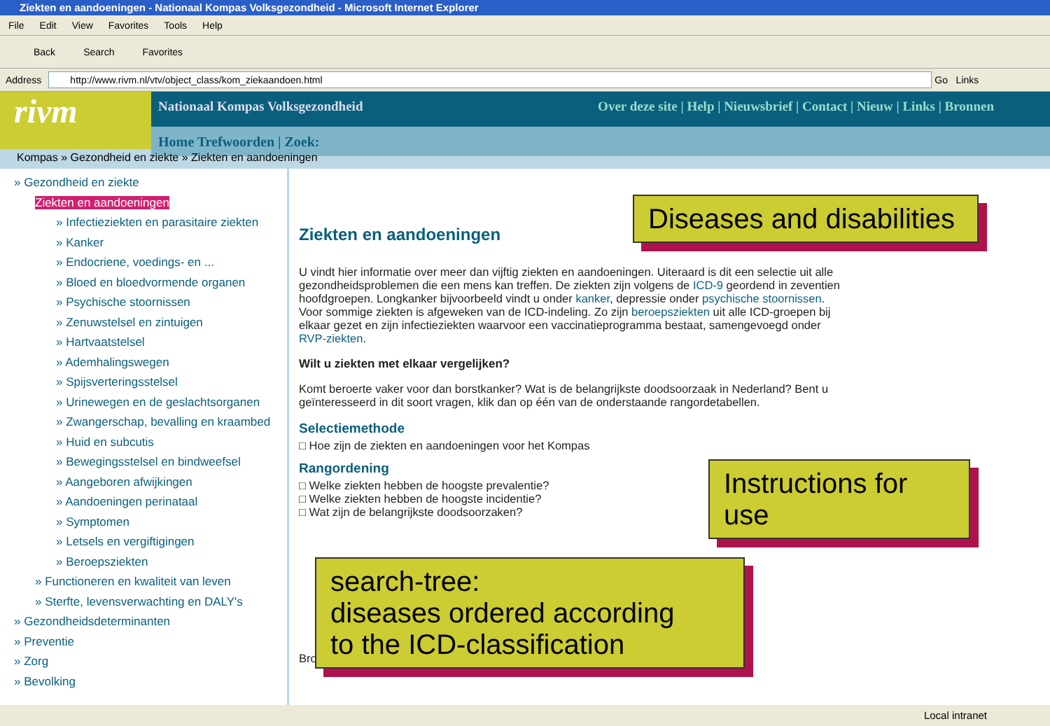Ziekten en aandoeningen - Nationaal Kompas Volksgezondheid - Microsoft Internet Explorer
File Edit View Favorites Tools Help
Back Search Favorites
Address http://www.rivm.nl/vtv/object_class/kom_ziekaandoen.html Go Links
rivm
Nationaal Kompas Volksgezondheid Over deze site | Help | Nieuwsbrief | Contact | Nieuw | Links | Bronnen
Home Trefwoorden | Zoek:
Kompas » Gezondheid en ziekte » Ziekten en aandoeningen
» Gezondheid en ziekte
Ziekten en aandoeningen
» Infectieziekten en parasitaire ziekten
» Kanker
» Endocriene, voedings- en ...
» Bloed en bloedvormende organen
» Psychische stoornissen
» Zenuwstelsel en zintuigen
» Hartvaatstelsel
» Ademhalingswegen
» Spijsverteringsstelsel
» Urinewegen en de geslachtsorganen
» Zwangerschap, bevalling en kraambed
» Huid en subcutis
» Bewegingsstelsel en bindweefsel
» Aangeboren afwijkingen
» Aandoeningen perinataal
» Symptomen
» Letsels en vergiftigingen
» Beroepsziekten
» Functioneren en kwaliteit van leven
» Sterfte, levensverwachting en DALY's
» Gezondheidsdeterminanten
» Preventie
» Zorg
» Bevolking
Ziekten en aandoeningen
U vindt hier informatie over meer dan vijftig ziekten en aandoeningen. Uiteraard is dit een selectie uit alle gezondheidsproblemen die een mens kan treffen. De ziekten zijn volgens de ICD-9 geordend in zeventien hoofdgroepen. Longkanker bijvoorbeeld vindt u onder kanker, depressie onder psychische stoornissen. Voor sommige ziekten is afgeweken van de ICD-indeling. Zo zijn beroepsziekten uit alle ICD-groepen bij elkaar gezet en zijn infectieziekten waarvoor een vaccinatieprogramma bestaat, samengevoegd onder RVP-ziekten.
Wilt u ziekten met elkaar vergelijken?
Komt beroerte vaker voor dan borstkanker? Wat is de belangrijkste doodsoorzaak in Nederland? Bent u geïnteresseerd in dit soort vragen, klik dan op één van de onderstaande rangordetabellen.
Selectiemethode
□ Hoe zijn de ziekten en aandoeningen voor het Kompas
Rangordening
□ Welke ziekten hebben de hoogste prevalentie?
□ Welke ziekten hebben de hoogste incidentie?
□ Wat zijn de belangrijkste doodsoorzaken?
Bronnen
Diseases and disabilities
Instructions for use
search-tree:
diseases ordered according
to the ICD-classification
Local intranet